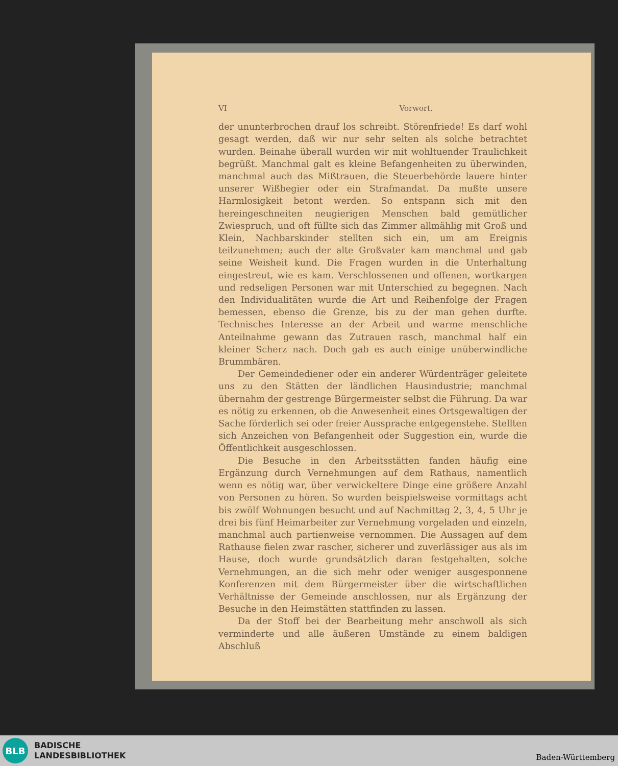VI Vorwort.
der ununterbrochen drauf los schreibt. Störenfriede! Es darf wohl gesagt werden, daß wir nur sehr selten als solche betrachtet wurden. Beinahe überall wurden wir mit wohltuender Traulichkeit begrüßt. Manchmal galt es kleine Befangenheiten zu überwinden, manchmal auch das Mißtrauen, die Steuerbehörde lauere hinter unserer Wißbegier oder ein Strafmandat. Da mußte unsere Harmlosigkeit betont werden. So entspann sich mit den hereingeschneiten neugierigen Menschen bald gemütlicher Zwiespruch, und oft füllte sich das Zimmer allmählig mit Groß und Klein, Nachbarskinder stellten sich ein, um am Ereignis teilzunehmen; auch der alte Großvater kam manchmal und gab seine Weisheit kund. Die Fragen wurden in die Unterhaltung eingestreut, wie es kam. Verschlossenen und offenen, wortkargen und redseligen Personen war mit Unterschied zu begegnen. Nach den Individualitäten wurde die Art und Reihenfolge der Fragen bemessen, ebenso die Grenze, bis zu der man gehen durfte. Technisches Interesse an der Arbeit und warme menschliche Anteilnahme gewann das Zutrauen rasch, manchmal half ein kleiner Scherz nach. Doch gab es auch einige unüberwindliche Brummbären.
Der Gemeindediener oder ein anderer Würdenträger geleitete uns zu den Stätten der ländlichen Hausindustrie; manchmal übernahm der gestrenge Bürgermeister selbst die Führung. Da war es nötig zu erkennen, ob die Anwesenheit eines Ortsgewaltigen der Sache förderlich sei oder freier Aussprache entgegenstehe. Stellten sich Anzeichen von Befangenheit oder Suggestion ein, wurde die Öffentlichkeit ausgeschlossen.
Die Besuche in den Arbeitsstätten fanden häufig eine Ergänzung durch Vernehmungen auf dem Rathaus, namentlich wenn es nötig war, über verwickeltere Dinge eine größere Anzahl von Personen zu hören. So wurden beispielsweise vormittags acht bis zwölf Wohnungen besucht und auf Nachmittag 2, 3, 4, 5 Uhr je drei bis fünf Heimarbeiter zur Vernehmung vorgeladen und einzeln, manchmal auch partienweise vernommen. Die Aussagen auf dem Rathause fielen zwar rascher, sicherer und zuverlässiger aus als im Hause, doch wurde grundsätzlich daran festgehalten, solche Vernehmungen, an die sich mehr oder weniger ausgesponnene Konferenzen mit dem Bürgermeister über die wirtschaftlichen Verhältnisse der Gemeinde anschlossen, nur als Ergänzung der Besuche in den Heimstätten stattfinden zu lassen.
Da der Stoff bei der Bearbeitung mehr anschwoll als sich verminderte und alle äußeren Umstände zu einem baldigen Abschluß
BLB
BADISCHE
LANDESBIBLIOTHEK
Baden-Württemberg